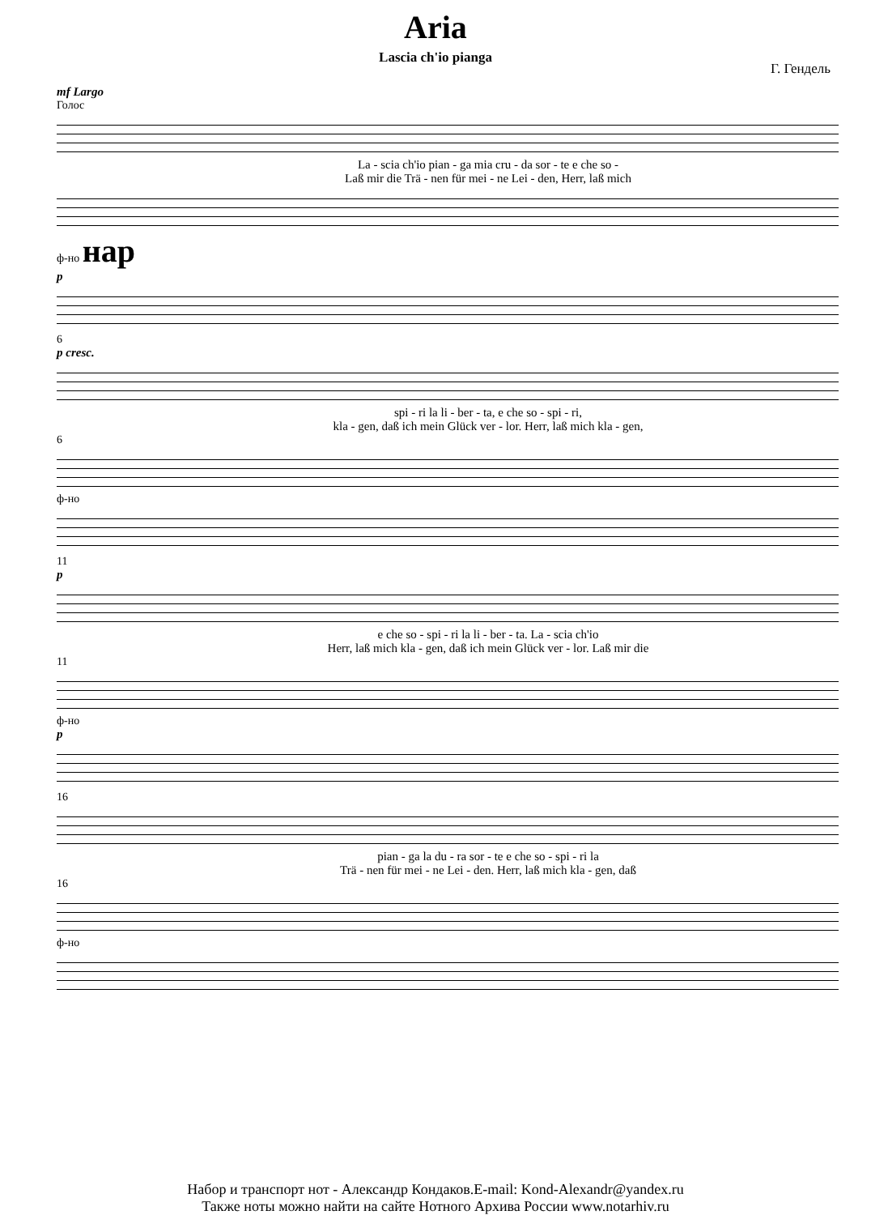Aria
Lascia ch'io pianga
Г. Гендель
mf Largo
Голос
La - scia ch'io pian - ga mia cru - da sor - te e che so -
Laß mir die Trä - nen für mei - ne Lei - den, Herr, laß mich
ф-но нар
p
6
p cresc.
spi - ri la li - ber - ta, e che so - spi - ri,
kla - gen, daß ich mein Glück ver - lor. Herr, laß mich kla - gen,
6
ф-но
11
p
e che so - spi - ri la li - ber - ta. La - scia ch'io
Herr, laß mich kla - gen, daß ich mein Glück ver - lor. Laß mir die
11
ф-но
p
16
pian - ga la du - ra sor - te e che so - spi - ri la
Trä - nen für mei - ne Lei - den. Herr, laß mich kla - gen, daß
16
ф-но
Набор и транспорт нот - Александр Кондаков.E-mail: Kond-Alexandr@yandex.ru
Также ноты можно найти на сайте Нотного Архива России www.notarhiv.ru